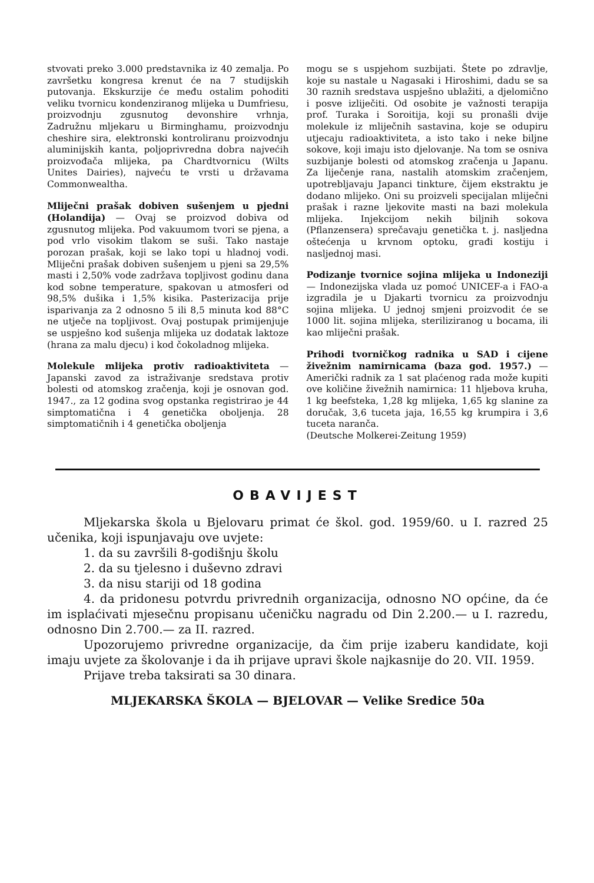stvovati preko 3.000 predstavnika iz 40 zemalja. Po završetku kongresa krenut će na 7 studijskih putovanja. Ekskurzije će među ostalim pohoditi veliku tvornicu kondenziranog mlijeka u Dumfriesu, proizvodnju zgusnutog devonshire vrhnja, Zadružnu mljekaru u Birminghamu, proizvodnju cheshire sira, elektronski kontroliranu proizvodnju aluminijskih kanta, poljoprivredna dobra najvećih proizvođača mlijeka, pa Chardtvornicu (Wilts Unites Dairies), najveću te vrsti u državama Commonwealtha.
Mliječni prašak dobiven sušenjem u pjedni (Holandija) — Ovaj se proizvod dobiva od zgusnutog mlijeka. Pod vakuumom tvori se pjena, a pod vrlo visokim tlakom se suši. Tako nastaje porozan prašak, koji se lako topi u hladnoj vodi. Mliječni prašak dobiven sušenjem u pjeni sa 29,5% masti i 2,50% vode zadržava topljivost godinu dana kod sobne temperature, spakovan u atmosferi od 98,5% dušika i 1,5% kisika. Pasterizacija prije isparivanja za 2 odnosno 5 ili 8,5 minuta kod 88°C ne utječe na topljivost. Ovaj postupak primijenjuje se uspješno kod sušenja mlijeka uz dodatak laktoze (hrana za malu djecu) i kod čokoladnog mlijeka.
Molekule mlijeka protiv radioaktiviteta — Japanski zavod za istraživanje sredstava protiv bolesti od atomskog zračenja, koji je osnovan god. 1947., za 12 godina svog opstanka registrirao je 44 simptomatična i 4 genetička oboljenja. 28 simptomatičnih i 4 genetička oboljenja
mogu se s uspjehom suzbijati. Štete po zdravlje, koje su nastale u Nagasaki i Hiroshimi, dadu se sa 30 raznih sredstava uspješno ublažiti, a djelomično i posve izliječiti. Od osobite je važnosti terapija prof. Turaka i Soroitija, koji su pronašli dvije molekule iz mliječnih sastavina, koje se odupiru utjecaju radioaktiviteta, a isto tako i neke biljne sokove, koji imaju isto djelovanje. Na tom se osniva suzbijanje bolesti od atomskog zračenja u Japanu. Za liječenje rana, nastalih atomskim zračenjem, upotrebljavaju Japanci tinkture, čijem ekstraktu je dodano mlijeko. Oni su proizveli specijalan mliječni prašak i razne ljekovite masti na bazi molekula mlijeka. Injekcijom nekih biljnih sokova (Pflanzensera) sprečavaju genetička t. j. nasljedna oštećenja u krvnom optoku, građi kostiju i nasljednoj masi.
Podizanje tvornice sojina mlijeka u Indoneziji — Indonezijska vlada uz pomoć UNICEF-a i FAO-a izgradila je u Djakarti tvornicu za proizvodnju sojina mlijeka. U jednoj smjeni proizvodit će se 1000 lit. sojina mlijeka, steriliziranog u bocama, ili kao mliječni prašak.
Prihodi tvorničkog radnika u SAD i cijene živežnim namirnicama (baza god. 1957.) — Američki radnik za 1 sat plaćenog rada može kupiti ove količine živežnih namirnica: 11 hljebova kruha, 1 kg beefsteka, 1,28 kg mlijeka, 1,65 kg slanine za doručak, 3,6 tuceta jaja, 16,55 kg krumpira i 3,6 tuceta naranča.
(Deutsche Molkerei-Zeitung 1959)
OBAVIJEST
Mljekarska škola u Bjelovaru primat će škol. god. 1959/60. u I. razred 25 učenika, koji ispunjavaju ove uvjete:
1. da su završili 8-godišnju školu
2. da su tjelesno i duševno zdravi
3. da nisu stariji od 18 godina
4. da pridonesu potvrdu privrednih organizacija, odnosno NO općine, da će im isplaćivati mjesečnu propisanu učeničku nagradu od Din 2.200.— u I. razredu, odnosno Din 2.700.— za II. razred.
Upozorujemo privredne organizacije, da čim prije izaberu kandidate, koji imaju uvjete za školovanje i da ih prijave upravi škole najkasnije do 20. VII. 1959.
Prijave treba taksirati sa 30 dinara.
MLJEKARSKA ŠKOLA — BJELOVAR — Velike Sredice 50a